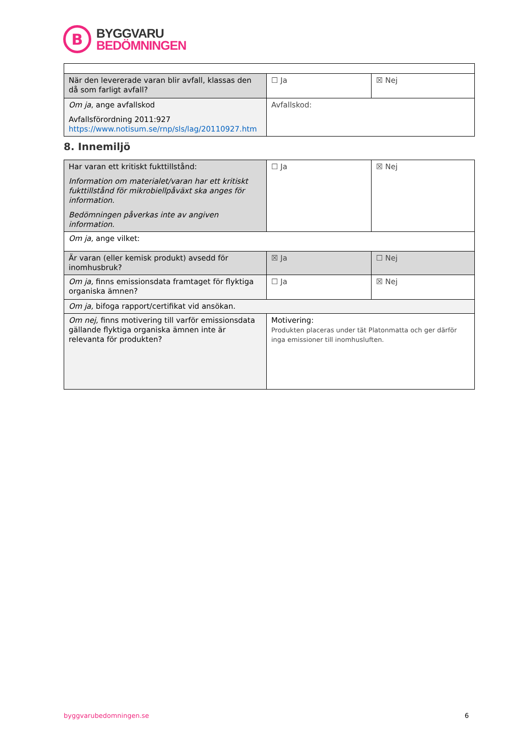B
BYGGVARU
BEDÖMNINGEN
| När den levererade varan blir avfall, klassas den då som farligt avfall? | ☐ Ja | ☒ Nej |
| Om ja , ange avfallskod Avfallsförordning 2011:927 https://www.notisum.se/rnp/sls/lag/20110927.htm | Avfallskod: | |
8. Innemiljö
| Har varan ett kritiskt fukttillstånd: Information om materialet/varan har ett kritiskt fukttillstånd för mikrobiellpåväxt ska anges för information. Bedömningen påverkas inte av angiven information. | ☐ Ja | ☒ Nej |
| Om ja, ange vilket: | | |
| Är varan (eller kemisk produkt) avsedd för inomhusbruk? | ☒ Ja | ☐ Nej |
| Om ja, finns emissionsdata framtaget för flyktiga organiska ämnen? | ☐ Ja | ☒ Nej |
| Om ja, bifoga rapport/certifikat vid ansökan. | | |
| Om nej, finns motivering till varför emissionsdata gällande flyktiga organiska ämnen inte är relevanta för produkten? | Motivering: Produkten placeras under tät Platonmatta och ger därför inga emissioner till inomhusluften. | |
byggvarubedomningen.se 6